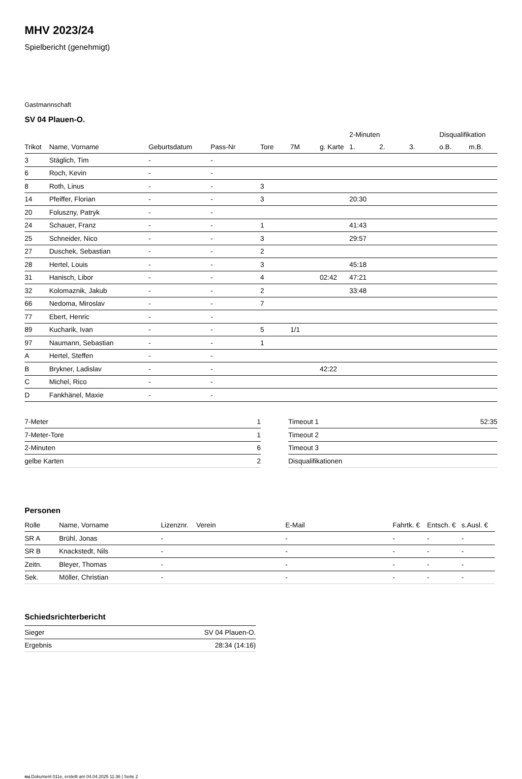MHV 2023/24
Spielbericht (genehmigt)
Gastmannschaft
SV 04 Plauen-O.
| | | | | | | | 2-Minuten | | | Disqualifikation | |
| --- | --- | --- | --- | --- | --- | --- | --- | --- | --- | --- | --- |
| Trikot | Name, Vorname | Geburtsdatum | Pass-Nr | Tore | 7M | g. Karte | 1. | 2. | 3. | o.B. | m.B. |
| 3 | Stäglich, Tim | - | - | | | | | | | | |
| 6 | Roch, Kevin | - | - | | | | | | | | |
| 8 | Roth, Linus | - | - | 3 | | | | | | | |
| 14 | Pfeiffer, Florian | - | - | 3 | | | 20:30 | | | | |
| 20 | Foluszny, Patryk | - | - | | | | | | | | |
| 24 | Schauer, Franz | - | - | 1 | | | 41:43 | | | | |
| 25 | Schneider, Nico | - | - | 3 | | | 29:57 | | | | |
| 27 | Duschek, Sebastian | - | - | 2 | | | | | | | |
| 28 | Hertel, Louis | - | - | 3 | | | 45:18 | | | | |
| 31 | Hanisch, Libor | - | - | 4 | | 02:42 | 47:21 | | | | |
| 32 | Kolomaznik, Jakub | - | - | 2 | | | 33:48 | | | | |
| 66 | Nedoma, Miroslav | - | - | 7 | | | | | | | |
| 77 | Ebert, Henric | - | - | | | | | | | | |
| 89 | Kucharik, Ivan | - | - | 5 | 1/1 | | | | | | |
| 97 | Naumann, Sebastian | - | - | 1 | | | | | | | |
| A | Hertel, Steffen | - | - | | | | | | | | |
| B | Brykner, Ladislav | - | - | | | 42:22 | | | | | |
| C | Michel, Rico | - | - | | | | | | | | |
| D | Fankhänel, Maxie | - | - | | | | | | | | |
| 7-Meter | 1 |
| 7-Meter-Tore | 1 |
| 2-Minuten | 6 |
| gelbe Karten | 2 |
| Timeout 1 | 52:35 |
| Timeout 2 | |
| Timeout 3 | |
| Disqualifikationen | |
Personen
| Rolle | Name, Vorname | Lizenznr. | Verein | E-Mail | Fahrtk. € | Entsch. € | s.Ausl. € |
| --- | --- | --- | --- | --- | --- | --- | --- |
| SR A | Brühl, Jonas | - | | - | - | - | - |
| SR B | Knackstedt, Nils | - | | - | - | - | - |
| Zeitn. | Bleyer, Thomas | - | | - | - | - | - |
| Sek. | Möller, Christian | - | | - | - | - | - |
Schiedsrichterbericht
| Sieger | SV 04 Plauen-O. |
| Ergebnis | 28:34 (14:16) |
nu.Dokument 011e, erstellt am 04.04.2025 11:36 | Seite 2